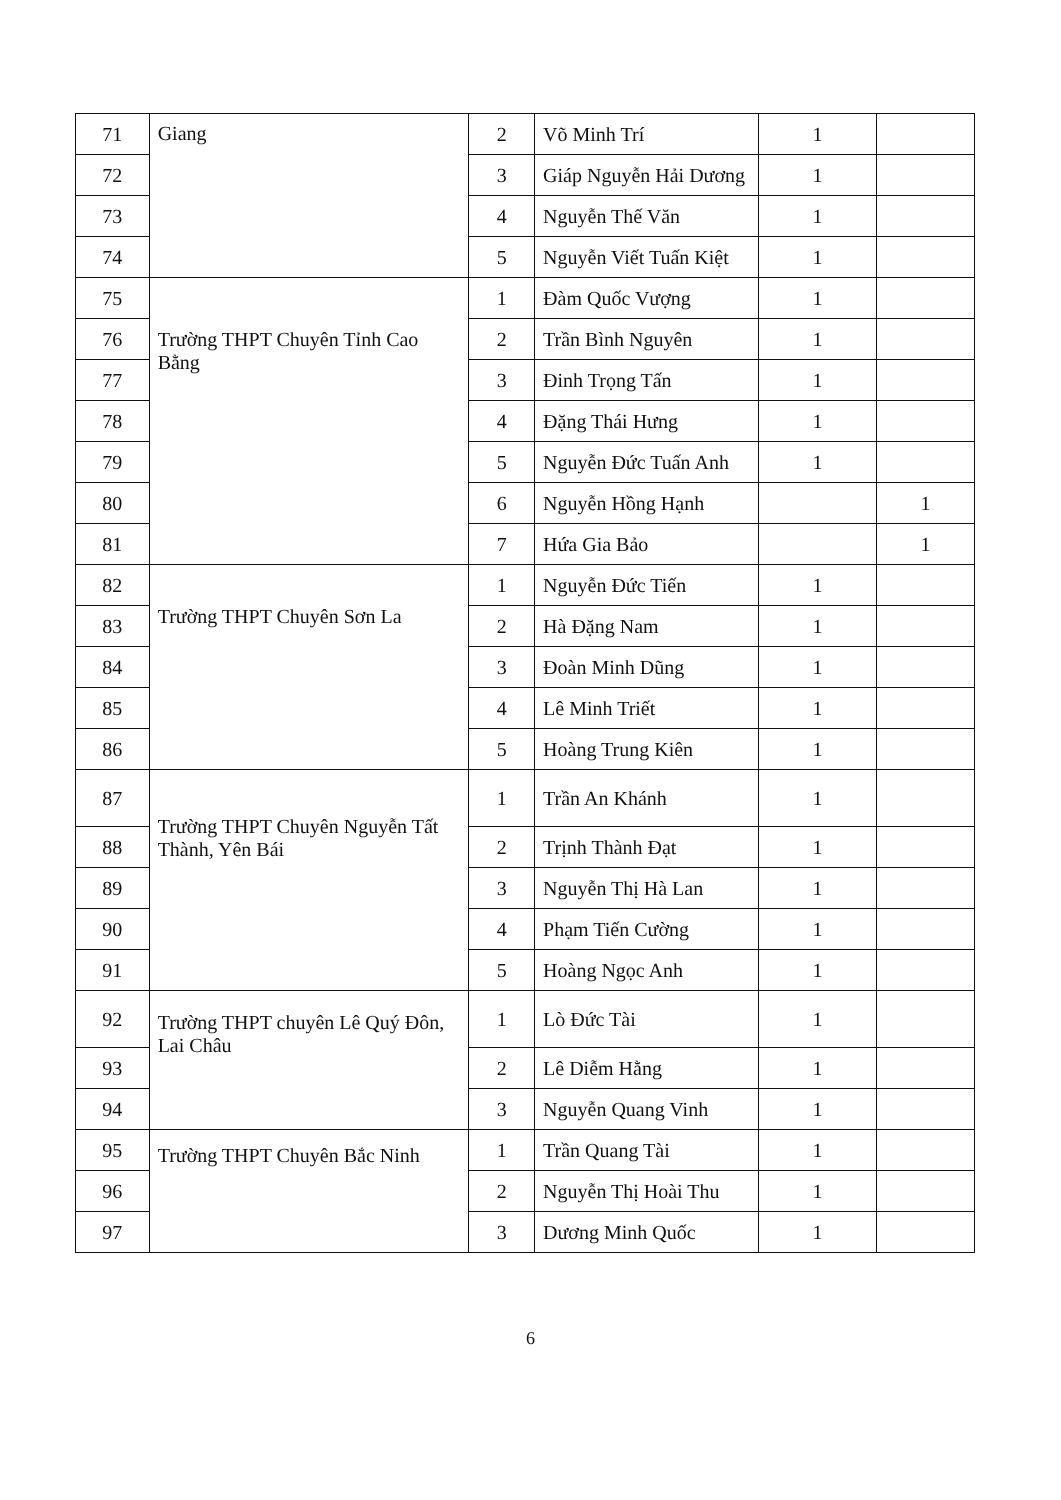| 71 | Giang | 2 | Võ Minh Trí | 1 | |
| 72 | | 3 | Giáp Nguyễn Hải Dương | 1 | |
| 73 | | 4 | Nguyễn Thế Văn | 1 | |
| 74 | | 5 | Nguyễn Viết Tuấn Kiệt | 1 | |
| 75 | Trường THPT Chuyên Tỉnh Cao Bằng | 1 | Đàm Quốc Vượng | 1 | |
| 76 | | 2 | Trần Bình Nguyên | 1 | |
| 77 | | 3 | Đinh Trọng Tấn | 1 | |
| 78 | | 4 | Đặng Thái Hưng | 1 | |
| 79 | | 5 | Nguyễn Đức Tuấn Anh | 1 | |
| 80 | | 6 | Nguyễn Hồng Hạnh | | 1 |
| 81 | | 7 | Hứa Gia Bảo | | 1 |
| 82 | Trường THPT Chuyên Sơn La | 1 | Nguyễn Đức Tiến | 1 | |
| 83 | | 2 | Hà Đặng Nam | 1 | |
| 84 | | 3 | Đoàn Minh Dũng | 1 | |
| 85 | | 4 | Lê Minh Triết | 1 | |
| 86 | | 5 | Hoàng Trung Kiên | 1 | |
| 87 | Trường THPT Chuyên Nguyễn Tất Thành, Yên Bái | 1 | Trần An Khánh | 1 | |
| 88 | | 2 | Trịnh Thành Đạt | 1 | |
| 89 | | 3 | Nguyễn Thị Hà Lan | 1 | |
| 90 | | 4 | Phạm Tiến Cường | 1 | |
| 91 | | 5 | Hoàng Ngọc Anh | 1 | |
| 92 | Trường THPT chuyên Lê Quý Đôn, Lai Châu | 1 | Lò Đức Tài | 1 | |
| 93 | | 2 | Lê Diễm Hằng | 1 | |
| 94 | | 3 | Nguyễn Quang Vinh | 1 | |
| 95 | Trường THPT Chuyên Bắc Ninh | 1 | Trần Quang Tài | 1 | |
| 96 | | 2 | Nguyễn Thị Hoài Thu | 1 | |
| 97 | | 3 | Dương Minh Quốc | 1 | |
6